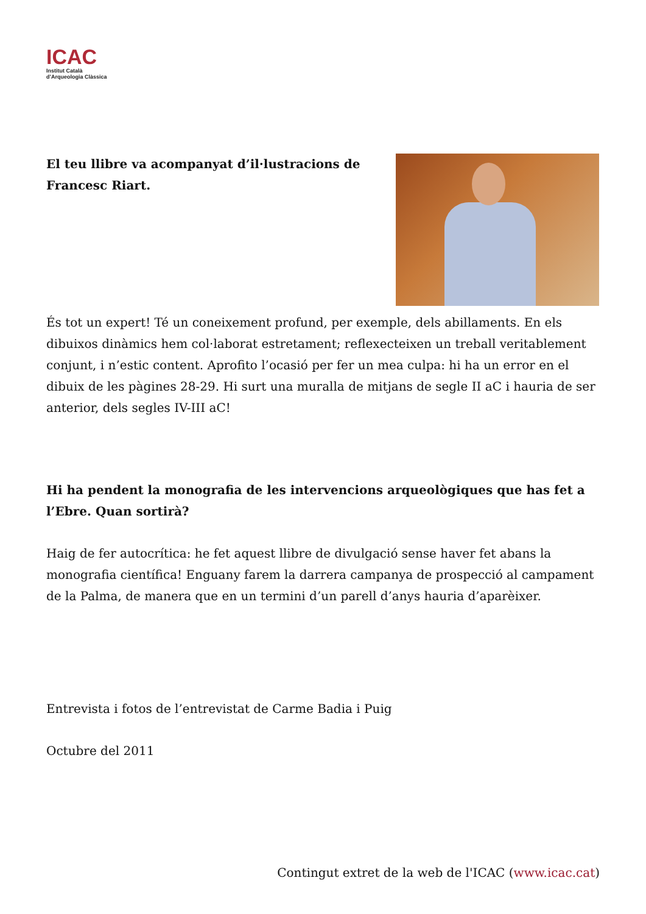ICAC
Institut Català
d’Arqueologia Clàssica
El teu llibre va acompanyat d’il·lustracions de Francesc Riart.
És tot un expert! Té un coneixement profund, per exemple, dels abillaments. En els dibuixos dinàmics hem col·laborat estretament; reflexecteixen un treball veritablement conjunt, i n’estic content. Aprofito l’ocasió per fer un mea culpa: hi ha un error en el dibuix de les pàgines 28-29. Hi surt una muralla de mitjans de segle II aC i hauria de ser anterior, dels segles IV-III aC!
Hi ha pendent la monografia de les intervencions arqueològiques que has fet a l’Ebre. Quan sortirà?
Haig de fer autocrítica: he fet aquest llibre de divulgació sense haver fet abans la monografia científica! Enguany farem la darrera campanya de prospecció al campament de la Palma, de manera que en un termini d’un parell d’anys hauria d’aparèixer.
Entrevista i fotos de l’entrevistat de Carme Badia i Puig
Octubre del 2011
Contingut extret de la web de l'ICAC (www.icac.cat)